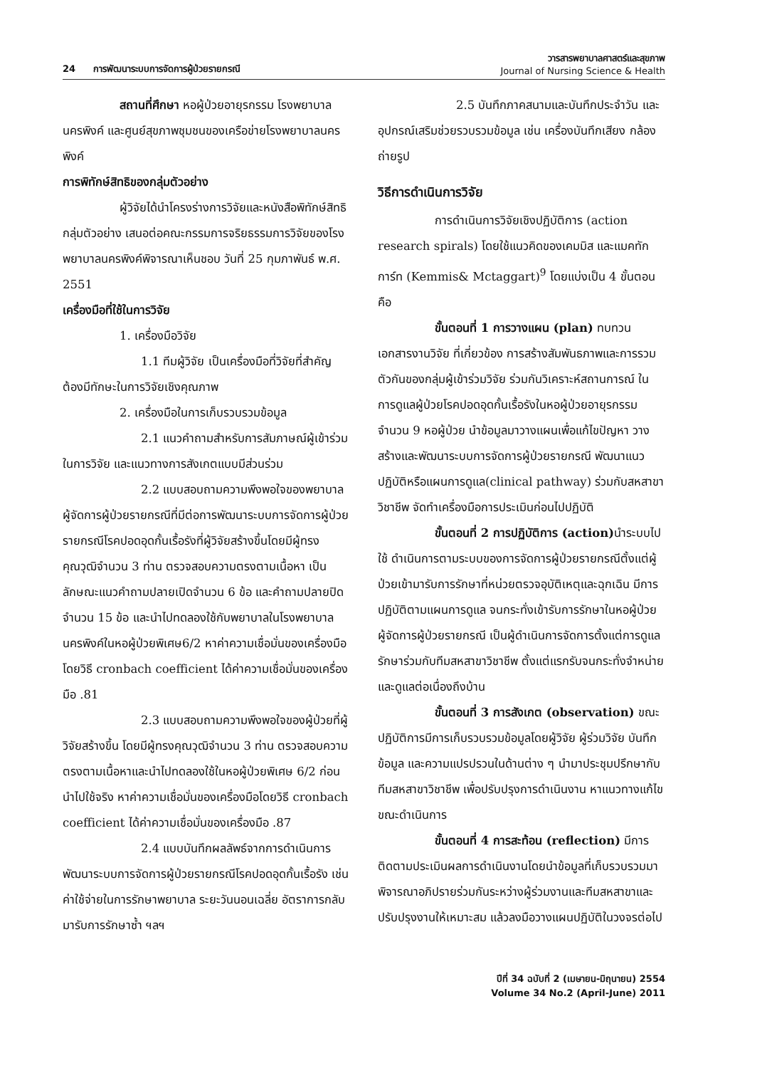24 การพัฒนาระบบการจัดการผู้ป่วยรายกรณี
วารสารพยาบาลศาสตร์และสุขภาพ
Journal of Nursing Science & Health
สถานที่ศึกษา หอผู้ป่วยอายุรกรรม โรงพยาบาลนครพิงค์ และศูนย์สุขภาพชุมชนของเครือข่ายโรงพยาบาลนครพิงค์
การพิทักษ์สิทธิของกลุ่มตัวอย่าง
ผู้วิจัยได้นำโครงร่างการวิจัยและหนังสือพิทักษ์สิทธิกลุ่มตัวอย่าง เสนอต่อคณะกรรมการจริยธรรมการวิจัยของโรงพยาบาลนครพิงค์พิจารณาเห็นชอบ วันที่ 25 กุมภาพันธ์ พ.ศ. 2551
เครื่องมือที่ใช้ในการวิจัย
1. เครื่องมือวิจัย
1.1 ทีมผู้วิจัย เป็นเครื่องมือที่วิจัยที่สำคัญ ต้องมีทักษะในการวิจัยเชิงคุณภาพ
2. เครื่องมือในการเก็บรวบรวมข้อมูล
2.1 แนวคำถามสำหรับการสัมภาษณ์ผู้เข้าร่วมในการวิจัย และแนวทางการสังเกตแบบมีส่วนร่วม
2.2 แบบสอบถามความพึงพอใจของพยาบาลผู้จัดการผู้ป่วยรายกรณีที่มีต่อการพัฒนาระบบการจัดการผู้ป่วยรายกรณีโรคปอดอุดกั้นเรื้อรังที่ผู้วิจัยสร้างขึ้นโดยมีผู้ทรงคุณวุฒิจำนวน 3 ท่าน ตรวจสอบความตรงตามเนื้อหา เป็นลักษณะแนวคำถามปลายเปิดจำนวน 6 ข้อ และคำถามปลายปิดจำนวน 15 ข้อ และนำไปทดลองใช้กับพยาบาลในโรงพยาบาลนครพิงค์ในหอผู้ป่วยพิเศษ6/2 หาค่าความเชื่อมั่นของเครื่องมือโดยวิธี cronbach coefficient ได้ค่าความเชื่อมั่นของเครื่องมือ .81
2.3 แบบสอบถามความพึงพอใจของผู้ป่วยที่ผู้วิจัยสร้างขึ้น โดยมีผู้ทรงคุณวุฒิจำนวน 3 ท่าน ตรวจสอบความตรงตามเนื้อหาและนำไปทดลองใช้ในหอผู้ป่วยพิเศษ 6/2 ก่อนนำไปใช้จริง หาค่าความเชื่อมั่นของเครื่องมือโดยวิธี cronbach coefficient ได้ค่าความเชื่อมั่นของเครื่องมือ .87
2.4 แบบบันทึกผลลัพธ์จากการดำเนินการพัฒนาระบบการจัดการผู้ป่วยรายกรณีโรคปอดอุดกั้นเรื้อรัง เช่นค่าใช้จ่ายในการรักษาพยาบาล ระยะวันนอนเฉลี่ย อัตราการกลับมารับการรักษาซ้ำ ฯลฯ
2.5 บันทึกภาคสนามและบันทึกประจำวัน และอุปกรณ์เสริมช่วยรวบรวมข้อมูล เช่น เครื่องบันทึกเสียง กล้องถ่ายรูป
วิธีการดำเนินการวิจัย
การดำเนินการวิจัยเชิงปฏิบัติการ (action research spirals) โดยใช้แนวคิดของเคมมิส และแมคทักการ์ท (Kemmis& Mctaggart)<sup>9</sup> โดยแบ่งเป็น 4 ขั้นตอน คือ
ขั้นตอนที่ 1 การวางแผน (plan) ทบทวนเอกสารงานวิจัย ที่เกี่ยวข้อง การสร้างสัมพันธภาพและการรวมตัวกันของกลุ่มผู้เข้าร่วมวิจัย ร่วมกันวิเคราะห์สถานการณ์ ในการดูแลผู้ป่วยโรคปอดอุดกั้นเรื้อรังในหอผู้ป่วยอายุรกรรมจำนวน 9 หอผู้ป่วย นำข้อมูลมาวางแผนเพื่อแก้ไขปัญหา วางสร้างและพัฒนาระบบการจัดการผู้ป่วยรายกรณี พัฒนาแนวปฏิบัติหรือแผนการดูแล(clinical pathway) ร่วมกับสหสาขาวิชาชีพ จัดทำเครื่องมือการประเมินก่อนไปปฏิบัติ
ขั้นตอนที่ 2 การปฏิบัติการ (action) นำระบบไปใช้ ดำเนินการตามระบบของการจัดการผู้ป่วยรายกรณีตั้งแต่ผู้ป่วยเข้ามารับการรักษาที่หน่วยตรวจอุบัติเหตุและฉุกเฉิน มีการปฏิบัติตามแผนการดูแล จนกระทั่งเข้ารับการรักษาในหอผู้ป่วย ผู้จัดการผู้ป่วยรายกรณี เป็นผู้ดำเนินการจัดการตั้งแต่การดูแลรักษาร่วมกับทีมสหสาขาวิชาชีพ ตั้งแต่แรกรับจนกระทั่งจำหน่าย และดูแลต่อเนื่องถึงบ้าน
ขั้นตอนที่ 3 การสังเกต (observation) ขณะปฏิบัติการมีการเก็บรวบรวมข้อมูลโดยผู้วิจัย ผู้ร่วมวิจัย บันทึกข้อมูล และความแปรปรวนในด้านต่าง ๆ นำมาประชุมปรึกษากับทีมสหสาขาวิชาชีพ เพื่อปรับปรุงการดำเนินงาน หาแนวทางแก้ไขขณะดำเนินการ
ขั้นตอนที่ 4 การสะท้อน (reflection) มีการติดตามประเมินผลการดำเนินงานโดยนำข้อมูลที่เก็บรวบรวมมาพิจารณาอภิปรายร่วมกันระหว่างผู้ร่วมงานและทีมสหสาขาและปรับปรุงงานให้เหมาะสม แล้วลงมือวางแผนปฏิบัติในวงจรต่อไป
ปีที่ 34 ฉบับที่ 2 (เมษายน-มิถุนายน) 2554
Volume 34 No.2 (April-June) 2011